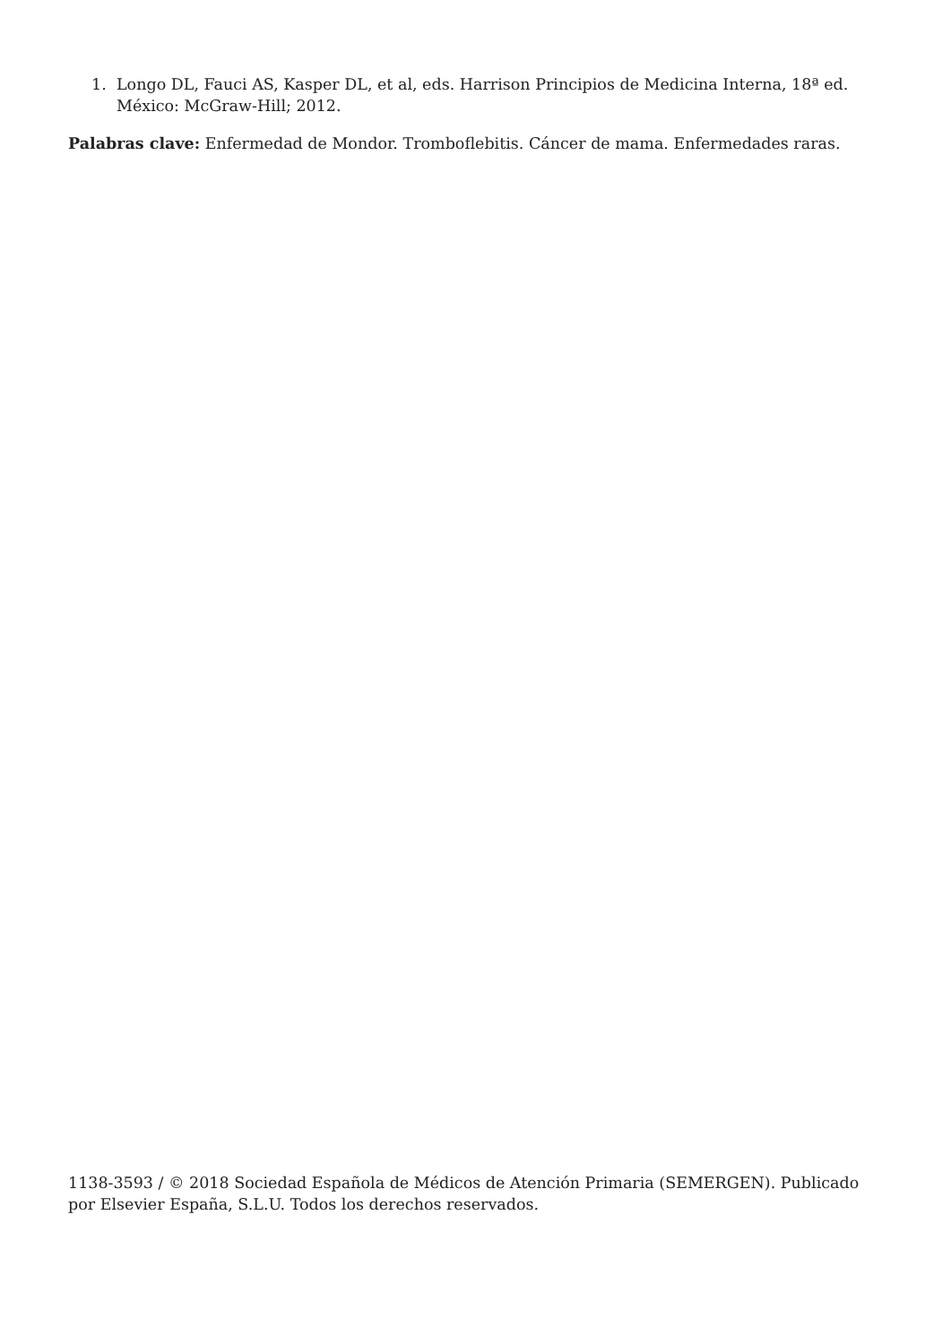1. Longo DL, Fauci AS, Kasper DL, et al, eds. Harrison Principios de Medicina Interna, 18ª ed. México: McGraw-Hill; 2012.
Palabras clave: Enfermedad de Mondor. Tromboflebitis. Cáncer de mama. Enfermedades raras.
1138-3593 / © 2018 Sociedad Española de Médicos de Atención Primaria (SEMERGEN). Publicado por Elsevier España, S.L.U. Todos los derechos reservados.